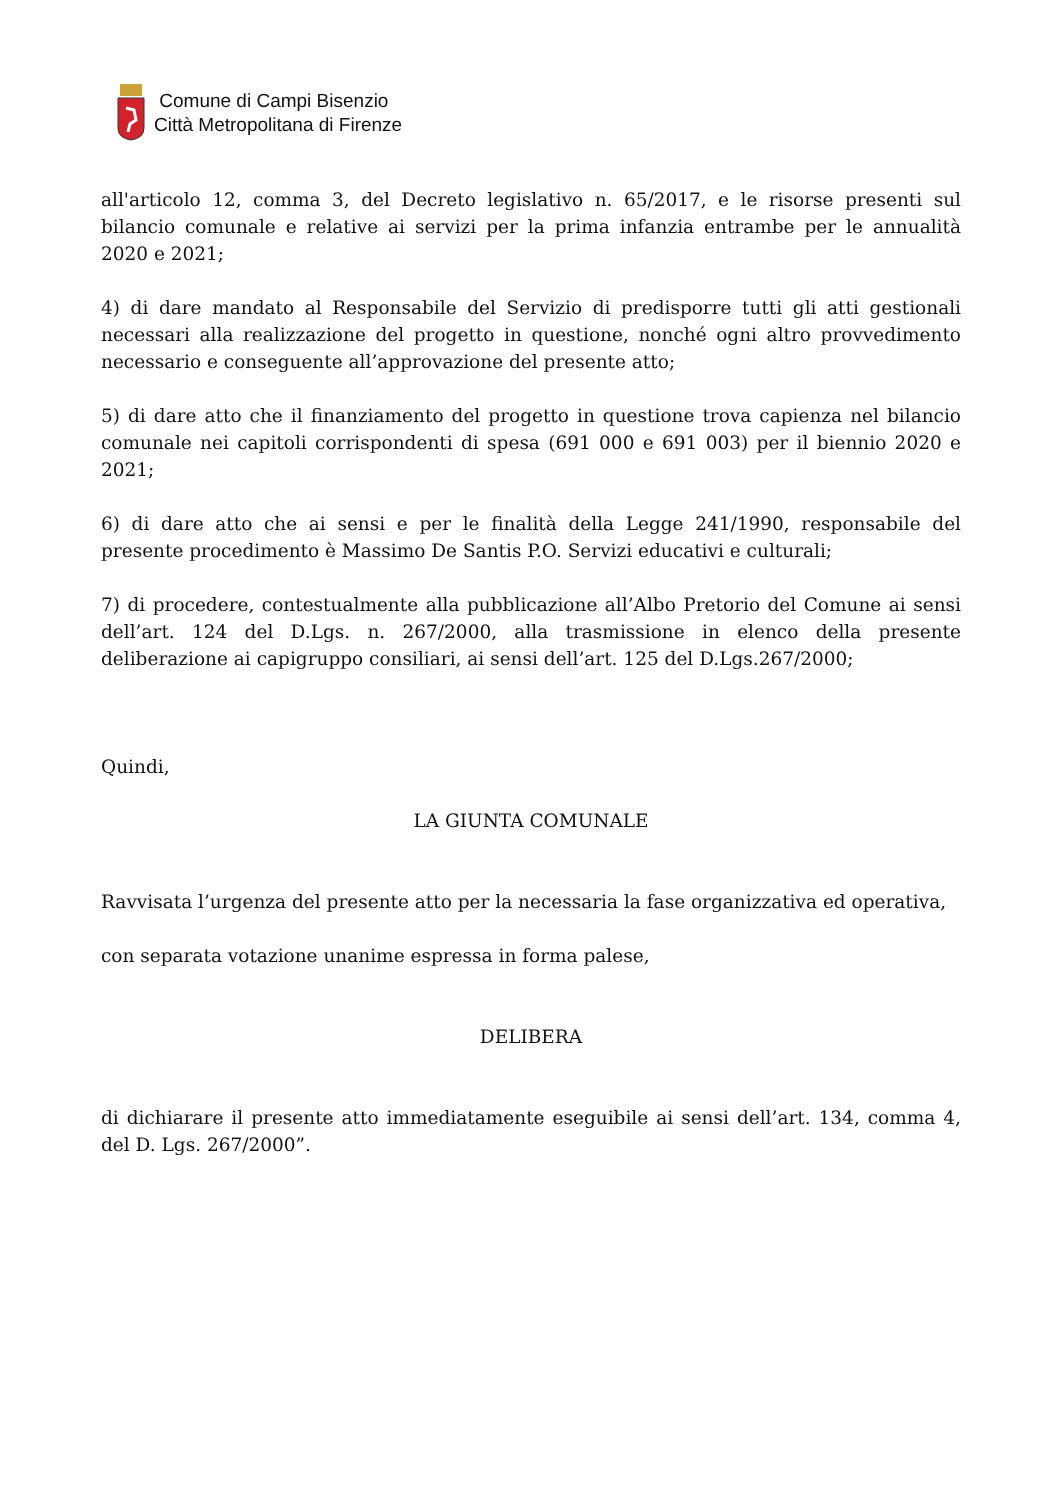Comune di Campi Bisenzio
Città Metropolitana di Firenze
all'articolo 12, comma 3, del Decreto legislativo n. 65/2017, e le risorse presenti sul bilancio comunale e relative ai servizi per la prima infanzia entrambe per le annualità 2020 e 2021;
4) di dare mandato al Responsabile del Servizio di predisporre tutti gli atti gestionali necessari alla realizzazione del progetto in questione, nonché ogni altro provvedimento necessario e conseguente all’approvazione del presente atto;
5) di dare atto che il finanziamento del progetto in questione trova capienza nel bilancio comunale nei capitoli corrispondenti di spesa (691 000 e 691 003) per il biennio 2020 e 2021;
6) di dare atto che ai sensi e per le finalità della Legge 241/1990, responsabile del presente procedimento è Massimo De Santis P.O. Servizi educativi e culturali;
7) di procedere, contestualmente alla pubblicazione all’Albo Pretorio del Comune ai sensi dell’art. 124 del D.Lgs. n. 267/2000, alla trasmissione in elenco della presente deliberazione ai capigruppo consiliari, ai sensi dell’art. 125 del D.Lgs.267/2000;
Quindi,
LA GIUNTA COMUNALE
Ravvisata l’urgenza del presente atto per la necessaria la fase organizzativa ed operativa,
con separata votazione unanime espressa in forma palese,
DELIBERA
di dichiarare il presente atto immediatamente eseguibile ai sensi dell’art. 134, comma 4, del D. Lgs. 267/2000”.